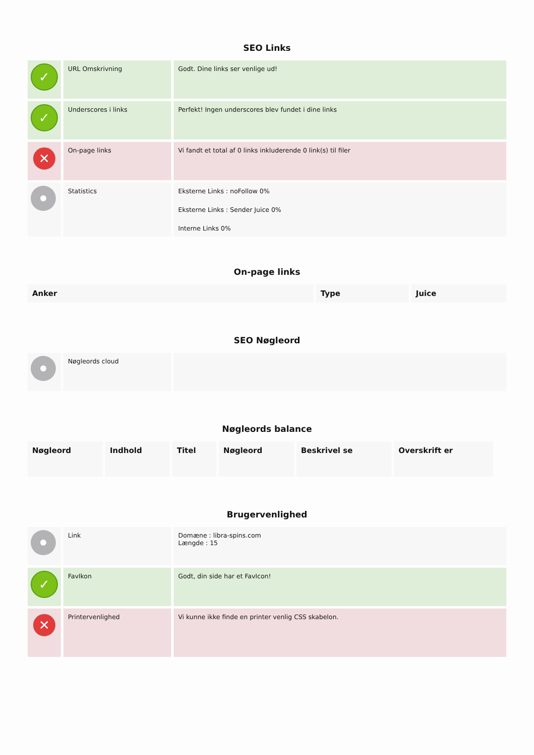SEO Links
| ✓ | URL Omskrivning | Godt. Dine links ser venlige ud! |
| ✓ | Underscores i links | Perfekt! Ingen underscores blev fundet i dine links |
| ✕ | On-page links | Vi fandt et total af 0 links inkluderende 0 link(s) til filer |
| | Statistics | Eksterne Links : noFollow 0% Eksterne Links : Sender Juice 0% Interne Links 0% |
On-page links
| Anker | Type | Juice |
| --- | --- | --- |
SEO Nøgleord
| | Nøgleords cloud | |
Nøgleords balance
| Nøgleord | Indhold | Titel | Nøgleord | Beskrivel se | Overskrift er |
| --- | --- | --- | --- | --- | --- |
Brugervenlighed
| | Link | Domæne : libra-spins.com Længde : 15 |
| ✓ | FavIkon | Godt, din side har et FavIcon! |
| ✕ | Printervenlighed | Vi kunne ikke finde en printer venlig CSS skabelon. |